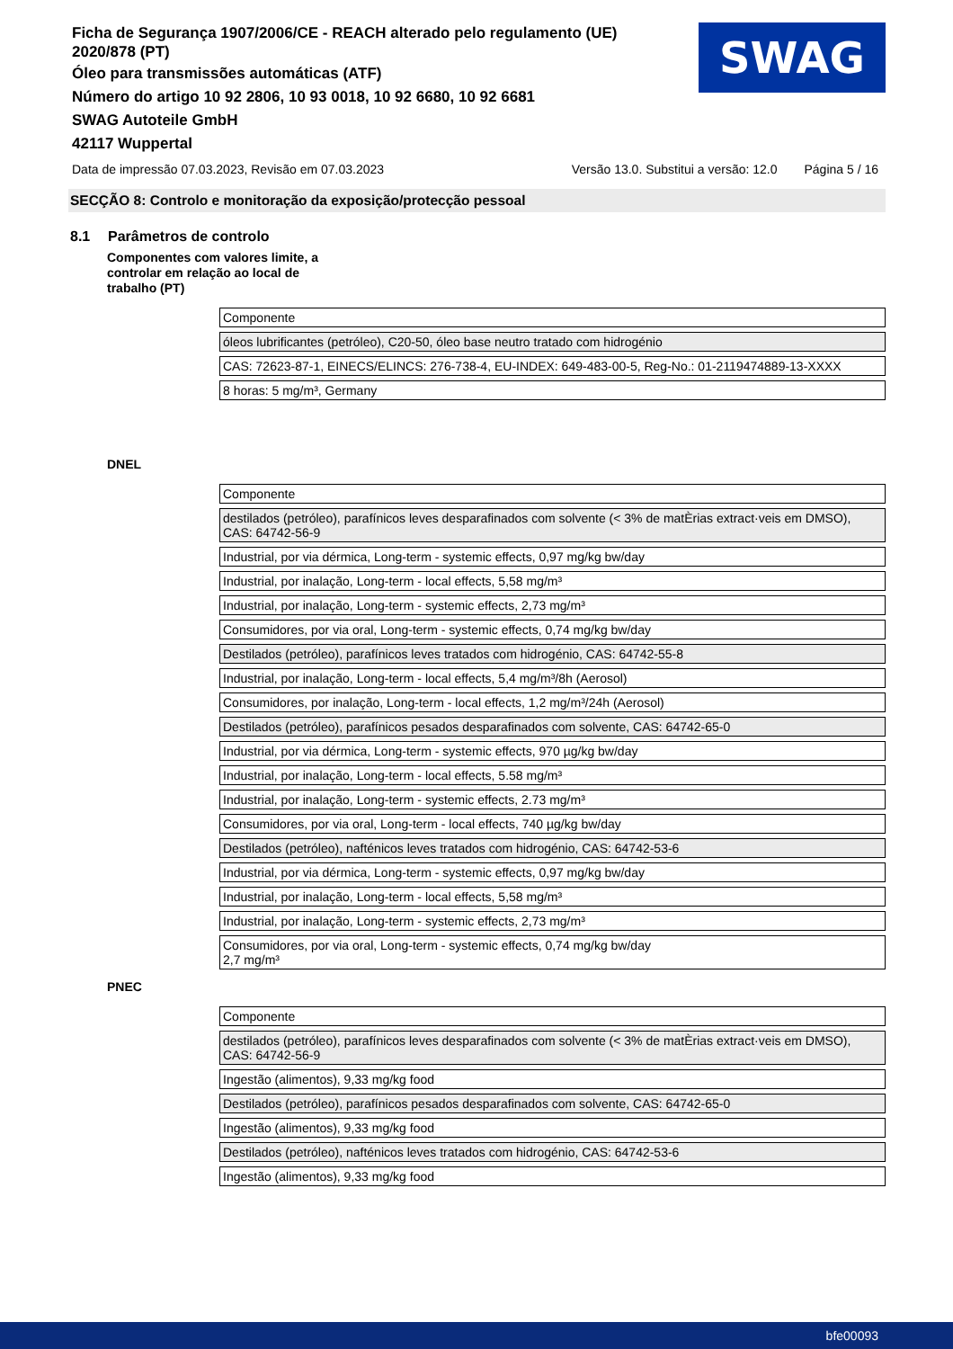Ficha de Segurança 1907/2006/CE - REACH alterado pelo regulamento (UE) 2020/878 (PT)
Óleo para transmissões automáticas (ATF)
Número do artigo 10 92 2806, 10 93 0018, 10 92 6680, 10 92 6681
SWAG Autoteile GmbH
42117 Wuppertal
SWAG
Data de impressão 07.03.2023, Revisão em 07.03.2023 Versão 13.0. Substitui a versão: 12.0 Página 5 / 16
SECÇÃO 8: Controlo e monitoração da exposição/protecção pessoal
8.1 Parâmetros de controlo
Componentes com valores limite, a controlar em relação ao local de trabalho (PT)
| Componente |
| óleos lubrificantes (petróleo), C20-50, óleo base neutro tratado com hidrogénio |
| CAS: 72623-87-1, EINECS/ELINCS: 276-738-4, EU-INDEX: 649-483-00-5, Reg-No.: 01-2119474889-13-XXXX |
| 8 horas: 5 mg/m³, Germany |
DNEL
| Componente |
| destilados (petróleo), parafínicos leves desparafinados com solvente (< 3% de matÈrias extract·veis em DMSO), CAS: 64742-56-9 |
| Industrial, por via dérmica, Long-term - systemic effects, 0,97 mg/kg bw/day |
| Industrial, por inalação, Long-term - local effects, 5,58 mg/m³ |
| Industrial, por inalação, Long-term - systemic effects, 2,73 mg/m³ |
| Consumidores, por via oral, Long-term - systemic effects, 0,74 mg/kg bw/day |
| Destilados (petróleo), parafínicos leves tratados com hidrogénio, CAS: 64742-55-8 |
| Industrial, por inalação, Long-term - local effects, 5,4 mg/m³/8h (Aerosol) |
| Consumidores, por inalação, Long-term - local effects, 1,2 mg/m³/24h (Aerosol) |
| Destilados (petróleo), parafínicos pesados desparafinados com solvente, CAS: 64742-65-0 |
| Industrial, por via dérmica, Long-term - systemic effects, 970 µg/kg bw/day |
| Industrial, por inalação, Long-term - local effects, 5.58 mg/m³ |
| Industrial, por inalação, Long-term - systemic effects, 2.73 mg/m³ |
| Consumidores, por via oral, Long-term - local effects, 740 µg/kg bw/day |
| Destilados (petróleo), nafténicos leves tratados com hidrogénio, CAS: 64742-53-6 |
| Industrial, por via dérmica, Long-term - systemic effects, 0,97 mg/kg bw/day |
| Industrial, por inalação, Long-term - local effects, 5,58 mg/m³ |
| Industrial, por inalação, Long-term - systemic effects, 2,73 mg/m³ |
| Consumidores, por via oral, Long-term - systemic effects, 0,74 mg/kg bw/day 2,7 mg/m³ |
PNEC
| Componente |
| destilados (petróleo), parafínicos leves desparafinados com solvente (< 3% de matÈrias extract·veis em DMSO), CAS: 64742-56-9 |
| Ingestão (alimentos), 9,33 mg/kg food |
| Destilados (petróleo), parafínicos pesados desparafinados com solvente, CAS: 64742-65-0 |
| Ingestão (alimentos), 9,33 mg/kg food |
| Destilados (petróleo), nafténicos leves tratados com hidrogénio, CAS: 64742-53-6 |
| Ingestão (alimentos), 9,33 mg/kg food |
bfe00093